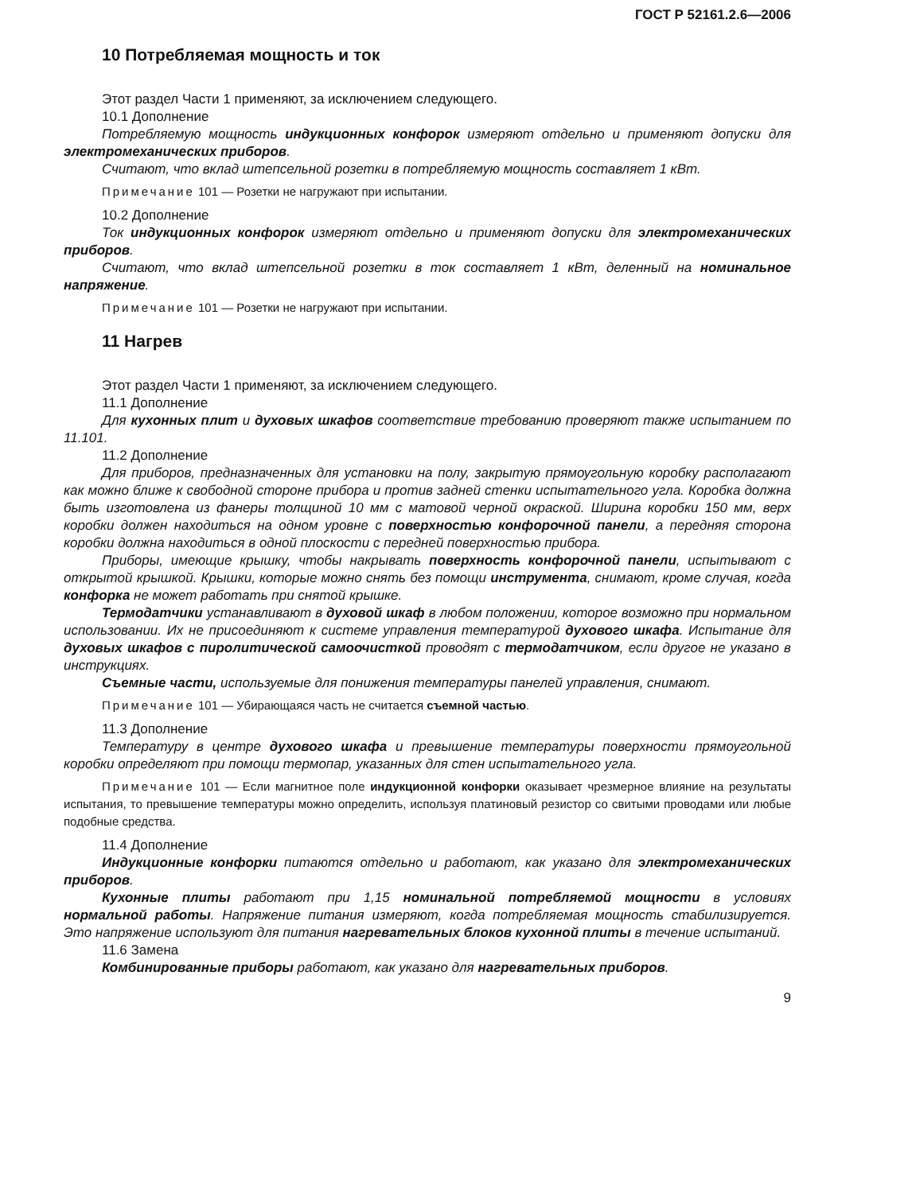ГОСТ Р 52161.2.6—2006
10 Потребляемая мощность и ток
Этот раздел Части 1 применяют, за исключением следующего.
10.1 Дополнение
Потребляемую мощность индукционных конфорок измеряют отдельно и применяют допуски для электромеханических приборов.
Считают, что вклад штепсельной розетки в потребляемую мощность составляет 1 кВт.
Примечание 101 — Розетки не нагружают при испытании.
10.2 Дополнение
Ток индукционных конфорок измеряют отдельно и применяют допуски для электромеханических приборов.
Считают, что вклад штепсельной розетки в ток составляет 1 кВт, деленный на номинальное напряжение.
Примечание 101 — Розетки не нагружают при испытании.
11 Нагрев
Этот раздел Части 1 применяют, за исключением следующего.
11.1 Дополнение
Для кухонных плит и духовых шкафов соответствие требованию проверяют также испытанием по 11.101.
11.2 Дополнение
Для приборов, предназначенных для установки на полу, закрытую прямоугольную коробку располагают как можно ближе к свободной стороне прибора и против задней стенки испытательного угла. Коробка должна быть изготовлена из фанеры толщиной 10 мм с матовой черной окраской. Ширина коробки 150 мм, верх коробки должен находиться на одном уровне с поверхностью конфорочной панели, а передняя сторона коробки должна находиться в одной плоскости с передней поверхностью прибора.
Приборы, имеющие крышку, чтобы накрывать поверхность конфорочной панели, испытывают с открытой крышкой. Крышки, которые можно снять без помощи инструмента, снимают, кроме случая, когда конфорка не может работать при снятой крышке.
Термодатчики устанавливают в духовой шкаф в любом положении, которое возможно при нормальном использовании. Их не присоединяют к системе управления температурой духового шкафа. Испытание для духовых шкафов с пиролитической самоочисткой проводят с термодатчиком, если другое не указано в инструкциях.
Съемные части, используемые для понижения температуры панелей управления, снимают.
Примечание 101 — Убирающаяся часть не считается съемной частью.
11.3 Дополнение
Температуру в центре духового шкафа и превышение температуры поверхности прямоугольной коробки определяют при помощи термопар, указанных для стен испытательного угла.
Примечание 101 — Если магнитное поле индукционной конфорки оказывает чрезмерное влияние на результаты испытания, то превышение температуры можно определить, используя платиновый резистор со свитыми проводами или любые подобные средства.
11.4 Дополнение
Индукционные конфорки питаются отдельно и работают, как указано для электромеханических приборов.
Кухонные плиты работают при 1,15 номинальной потребляемой мощности в условиях нормальной работы. Напряжение питания измеряют, когда потребляемая мощность стабилизируется. Это напряжение используют для питания нагревательных блоков кухонной плиты в течение испытаний.
11.6 Замена
Комбинированные приборы работают, как указано для нагревательных приборов.
9